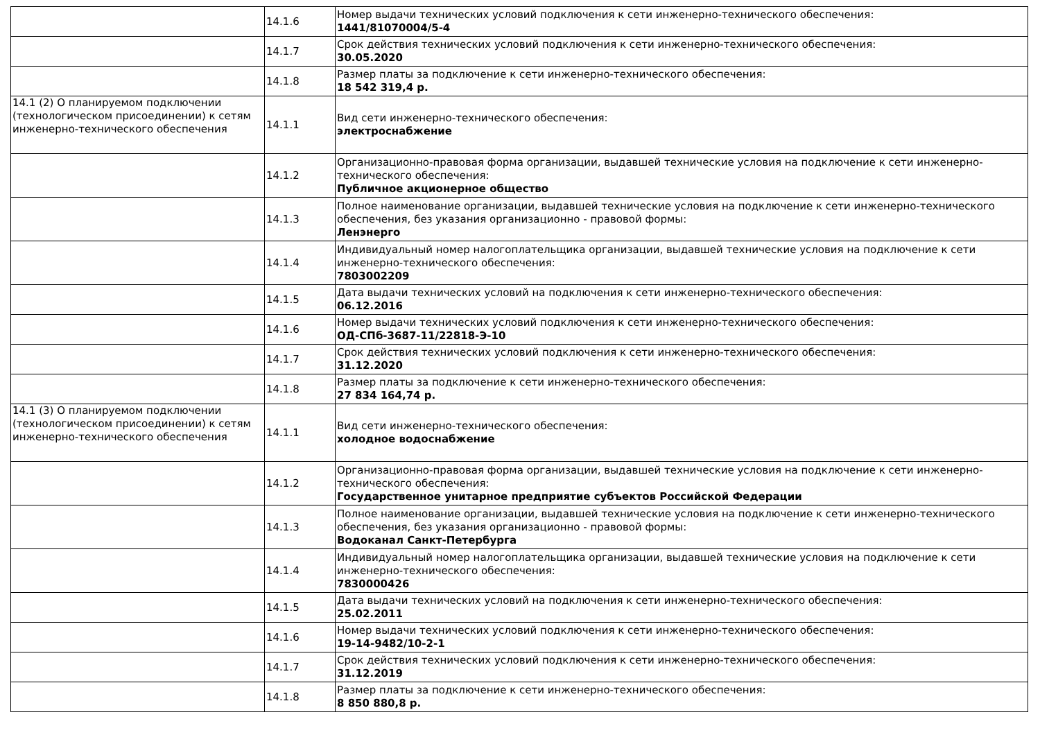| | 14.1.6 | Номер выдачи технических условий подключения к сети инженерно-технического обеспечения: 1441/81070004/5-4 |
| | 14.1.7 | Срок действия технических условий подключения к сети инженерно-технического обеспечения: 30.05.2020 |
| | 14.1.8 | Размер платы за подключение к сети инженерно-технического обеспечения: 18 542 319,4 р. |
| 14.1 (2) О планируемом подключении (технологическом присоединении) к сетям инженерно-технического обеспечения | 14.1.1 | Вид сети инженерно-технического обеспечения: электроснабжение |
| | 14.1.2 | Организационно-правовая форма организации, выдавшей технические условия на подключение к сети инженерно-технического обеспечения: Публичное акционерное общество |
| | 14.1.3 | Полное наименование организации, выдавшей технические условия на подключение к сети инженерно-технического обеспечения, без указания организационно - правовой формы: Ленэнерго |
| | 14.1.4 | Индивидуальный номер налогоплательщика организации, выдавшей технические условия на подключение к сети инженерно-технического обеспечения: 7803002209 |
| | 14.1.5 | Дата выдачи технических условий на подключения к сети инженерно-технического обеспечения: 06.12.2016 |
| | 14.1.6 | Номер выдачи технических условий подключения к сети инженерно-технического обеспечения: ОД-СПб-3687-11/22818-Э-10 |
| | 14.1.7 | Срок действия технических условий подключения к сети инженерно-технического обеспечения: 31.12.2020 |
| | 14.1.8 | Размер платы за подключение к сети инженерно-технического обеспечения: 27 834 164,74 р. |
| 14.1 (3) О планируемом подключении (технологическом присоединении) к сетям инженерно-технического обеспечения | 14.1.1 | Вид сети инженерно-технического обеспечения: холодное водоснабжение |
| | 14.1.2 | Организационно-правовая форма организации, выдавшей технические условия на подключение к сети инженерно-технического обеспечения: Государственное унитарное предприятие субъектов Российской Федерации |
| | 14.1.3 | Полное наименование организации, выдавшей технические условия на подключение к сети инженерно-технического обеспечения, без указания организационно - правовой формы: Водоканал Санкт-Петербурга |
| | 14.1.4 | Индивидуальный номер налогоплательщика организации, выдавшей технические условия на подключение к сети инженерно-технического обеспечения: 7830000426 |
| | 14.1.5 | Дата выдачи технических условий на подключения к сети инженерно-технического обеспечения: 25.02.2011 |
| | 14.1.6 | Номер выдачи технических условий подключения к сети инженерно-технического обеспечения: 19-14-9482/10-2-1 |
| | 14.1.7 | Срок действия технических условий подключения к сети инженерно-технического обеспечения: 31.12.2019 |
| | 14.1.8 | Размер платы за подключение к сети инженерно-технического обеспечения: 8 850 880,8 р. |